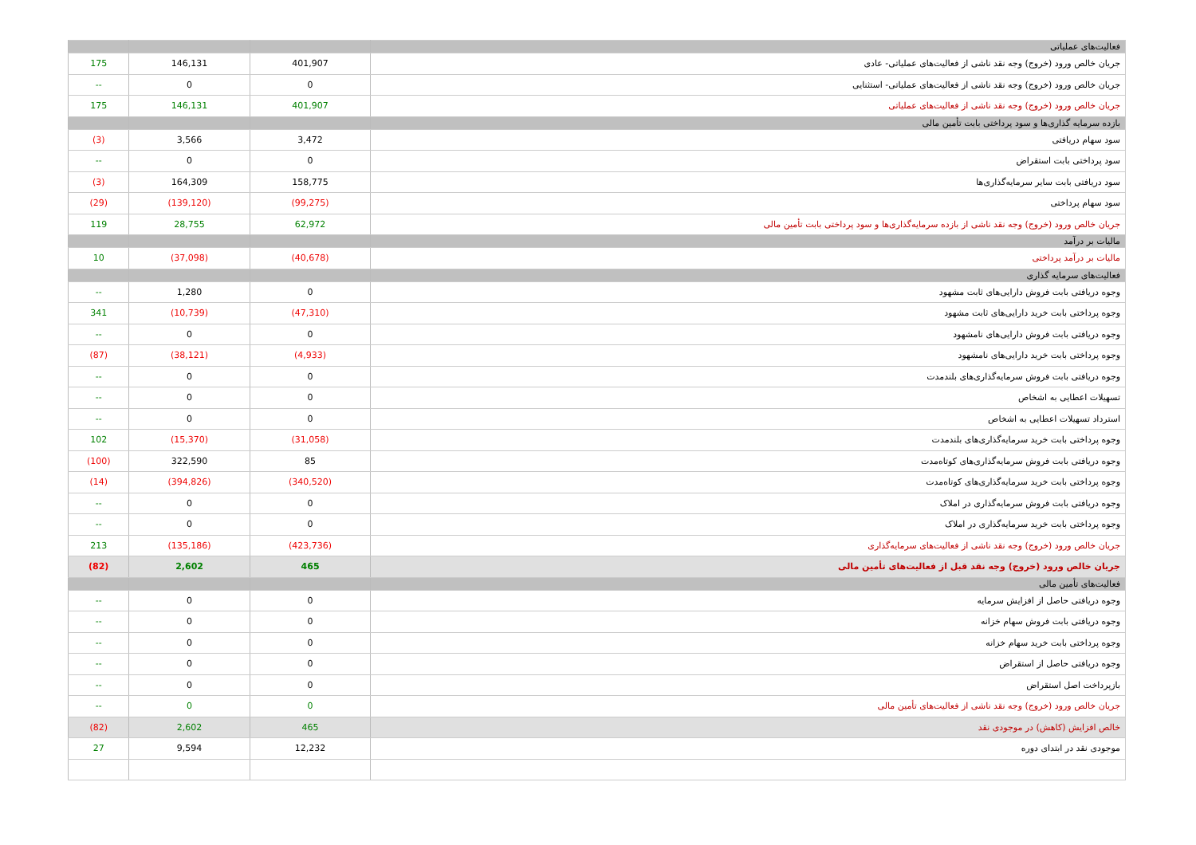| فعالیت‌های عملیاتی | | | |
| جریان خالص ورود (خروج) وجه نقد ناشی از فعالیت‌های عملیاتی- عادی | 401,907 | 146,131 | 175 |
| جریان خالص ورود (خروج) وجه نقد ناشی از فعالیت‌های عملیاتی- استثنایی | 0 | 0 | -- |
| جریان خالص ورود (خروج) وجه نقد ناشی از فعالیت‌های عملیاتی | 401,907 | 146,131 | 175 |
| بازده سرمایه گذاری‌ها و سود پرداختی بابت تأمین مالی | | | |
| سود سهام دریافتی | 3,472 | 3,566 | (3) |
| سود پرداختی بابت استقراض | 0 | 0 | -- |
| سود دریافتی بابت سایر سرمایه‌گذاری‌ها | 158,775 | 164,309 | (3) |
| سود سهام پرداختی | (99,275) | (139,120) | (29) |
| جریان خالص ورود (خروج) وجه نقد ناشی از بازده سرمایه‌گذاری‌ها و سود پرداختی بابت تأمین مالی | 62,972 | 28,755 | 119 |
| مالیات بر درآمد | | | |
| مالیات بر درآمد پرداختی | (40,678) | (37,098) | 10 |
| فعالیت‌های سرمایه گذاری | | | |
| وجوه دریافتی بابت فروش دارایی‌های ثابت مشهود | 0 | 1,280 | -- |
| وجوه پرداختی بابت خرید دارایی‌های ثابت مشهود | (47,310) | (10,739) | 341 |
| وجوه دریافتی بابت فروش دارایی‌های نامشهود | 0 | 0 | -- |
| وجوه پرداختی بابت خرید دارایی‌های نامشهود | (4,933) | (38,121) | (87) |
| وجوه دریافتی بابت فروش سرمایه‌گذاری‌های بلندمدت | 0 | 0 | -- |
| تسهیلات اعطایی به اشخاص | 0 | 0 | -- |
| استرداد تسهیلات اعطایی به اشخاص | 0 | 0 | -- |
| وجوه پرداختی بابت خرید سرمایه‌گذاری‌های بلندمدت | (31,058) | (15,370) | 102 |
| وجوه دریافتی بابت فروش سرمایه‌گذاری‌های کوتاه‌مدت | 85 | 322,590 | (100) |
| وجوه پرداختی بابت خرید سرمایه‌گذاری‌های کوتاه‌مدت | (340,520) | (394,826) | (14) |
| وجوه دریافتی بابت فروش سرمایه‌گذاری در املاک | 0 | 0 | -- |
| وجوه پرداختی بابت خرید سرمایه‌گذاری در املاک | 0 | 0 | -- |
| جریان خالص ورود (خروج) وجه نقد ناشی از فعالیت‌های سرمایه‌گذاری | (423,736) | (135,186) | 213 |
| جریان خالص ورود (خروج) وجه نقد قبل از فعالیت‌های تأمین مالی | 465 | 2,602 | (82) |
| فعالیت‌های تأمین مالی | | | |
| وجوه دریافتی حاصل از افزایش سرمایه | 0 | 0 | -- |
| وجوه دریافتی بابت فروش سهام خزانه | 0 | 0 | -- |
| وجوه پرداختی بابت خرید سهام خزانه | 0 | 0 | -- |
| وجوه دریافتی حاصل از استقراض | 0 | 0 | -- |
| بازپرداخت اصل استقراض | 0 | 0 | -- |
| جریان خالص ورود (خروج) وجه نقد ناشی از فعالیت‌های تأمین مالی | 0 | 0 | -- |
| خالص افزایش (کاهش) در موجودی نقد | 465 | 2,602 | (82) |
| موجودی نقد در ابتدای دوره | 12,232 | 9,594 | 27 |